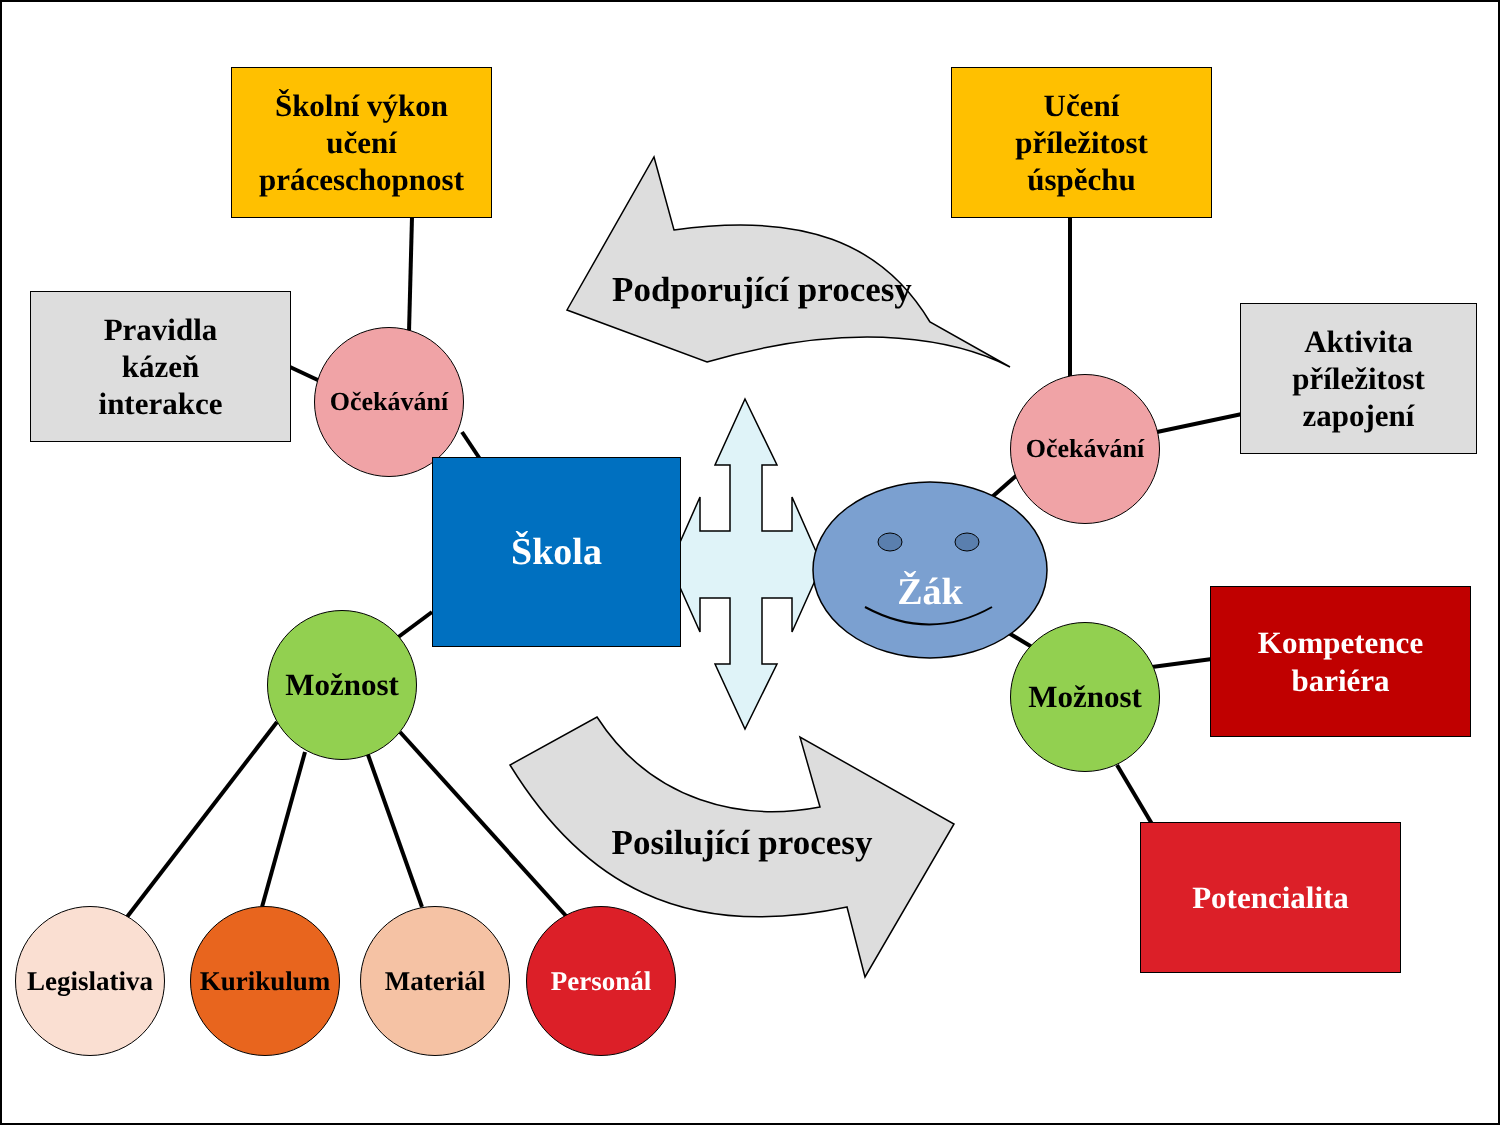Školní výkon
učení
práceschopnost
Učení
příležitost
úspěchu
Pravidla
kázeň
interakce
Aktivita
příležitost
zapojení
Podporující procesy
Posilující procesy
Očekávání
Očekávání
Škola
Žák
Možnost Možnost
Kompetence
bariéra
Potencialita
Legislativa
Kurikulum Materiál Personál